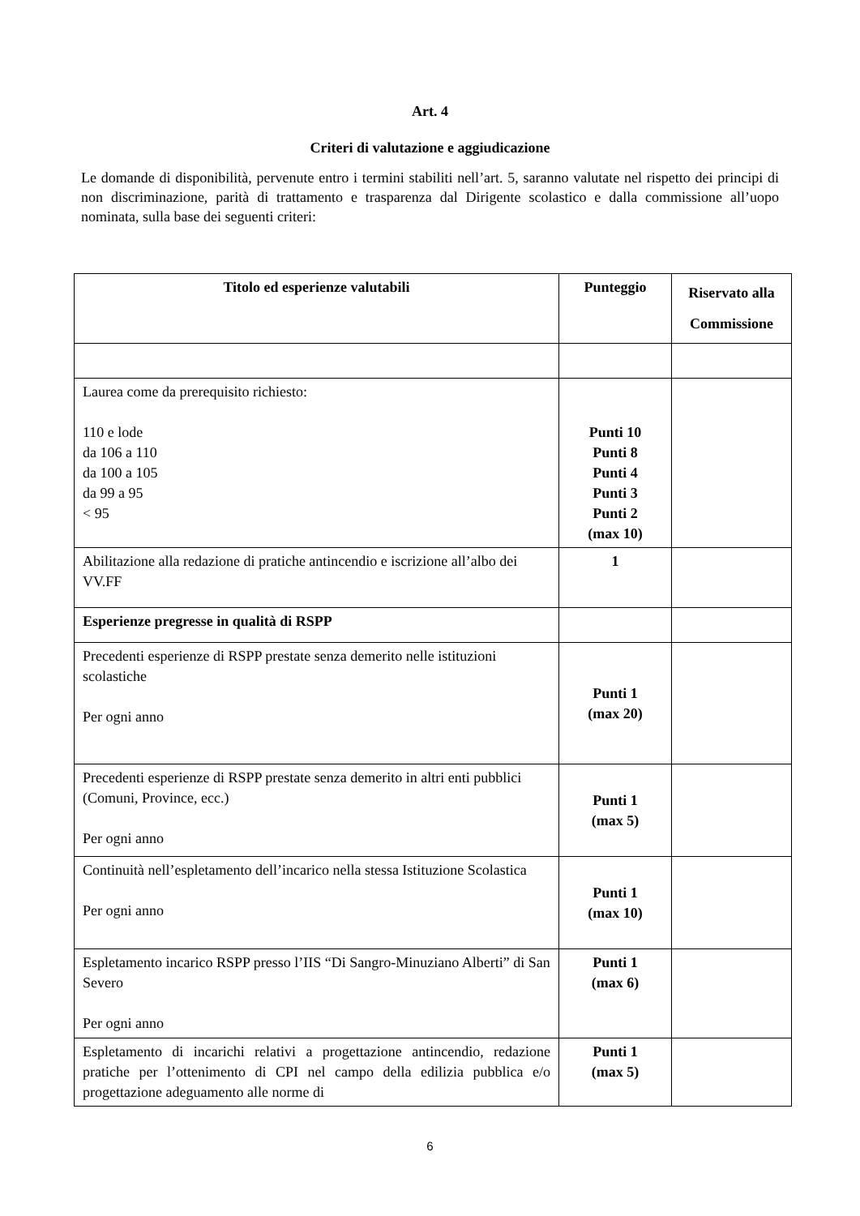Art. 4
Criteri di valutazione e aggiudicazione
Le domande di disponibilità, pervenute entro i termini stabiliti nell’art. 5, saranno valutate nel rispetto dei principi di non discriminazione, parità di trattamento e trasparenza dal Dirigente scolastico e dalla commissione all’uopo nominata, sulla base dei seguenti criteri:
| Titolo ed esperienze valutabili | Punteggio | Riservato alla Commissione |
| --- | --- | --- |
| Laurea come da prerequisito richiesto: 110 e lode da 106 a 110 da 100 a 105 da 99 a 95 < 95 | Punti 10 Punti 8 Punti 4 Punti 3 Punti 2 (max 10) | |
| Abilitazione alla redazione di pratiche antincendio e iscrizione all’albo dei VV.FF | 1 | |
| Esperienze pregresse in qualità di RSPP | | |
| Precedenti esperienze di RSPP prestate senza demerito nelle istituzioni scolastiche Per ogni anno | Punti 1 (max 20) | |
| Precedenti esperienze di RSPP prestate senza demerito in altri enti pubblici (Comuni, Province, ecc.) Per ogni anno | Punti 1 (max 5) | |
| Continuità nell’espletamento dell’incarico nella stessa Istituzione Scolastica Per ogni anno | Punti 1 (max 10) | |
| Espletamento incarico RSPP presso l’IIS “Di Sangro-Minuziano Alberti” di San Severo Per ogni anno | Punti 1 (max 6) | |
| Espletamento di incarichi relativi a progettazione antincendio, redazione pratiche per l’ottenimento di CPI nel campo della edilizia pubblica e/o progettazione adeguamento alle norme di | Punti 1 (max 5) | |
6